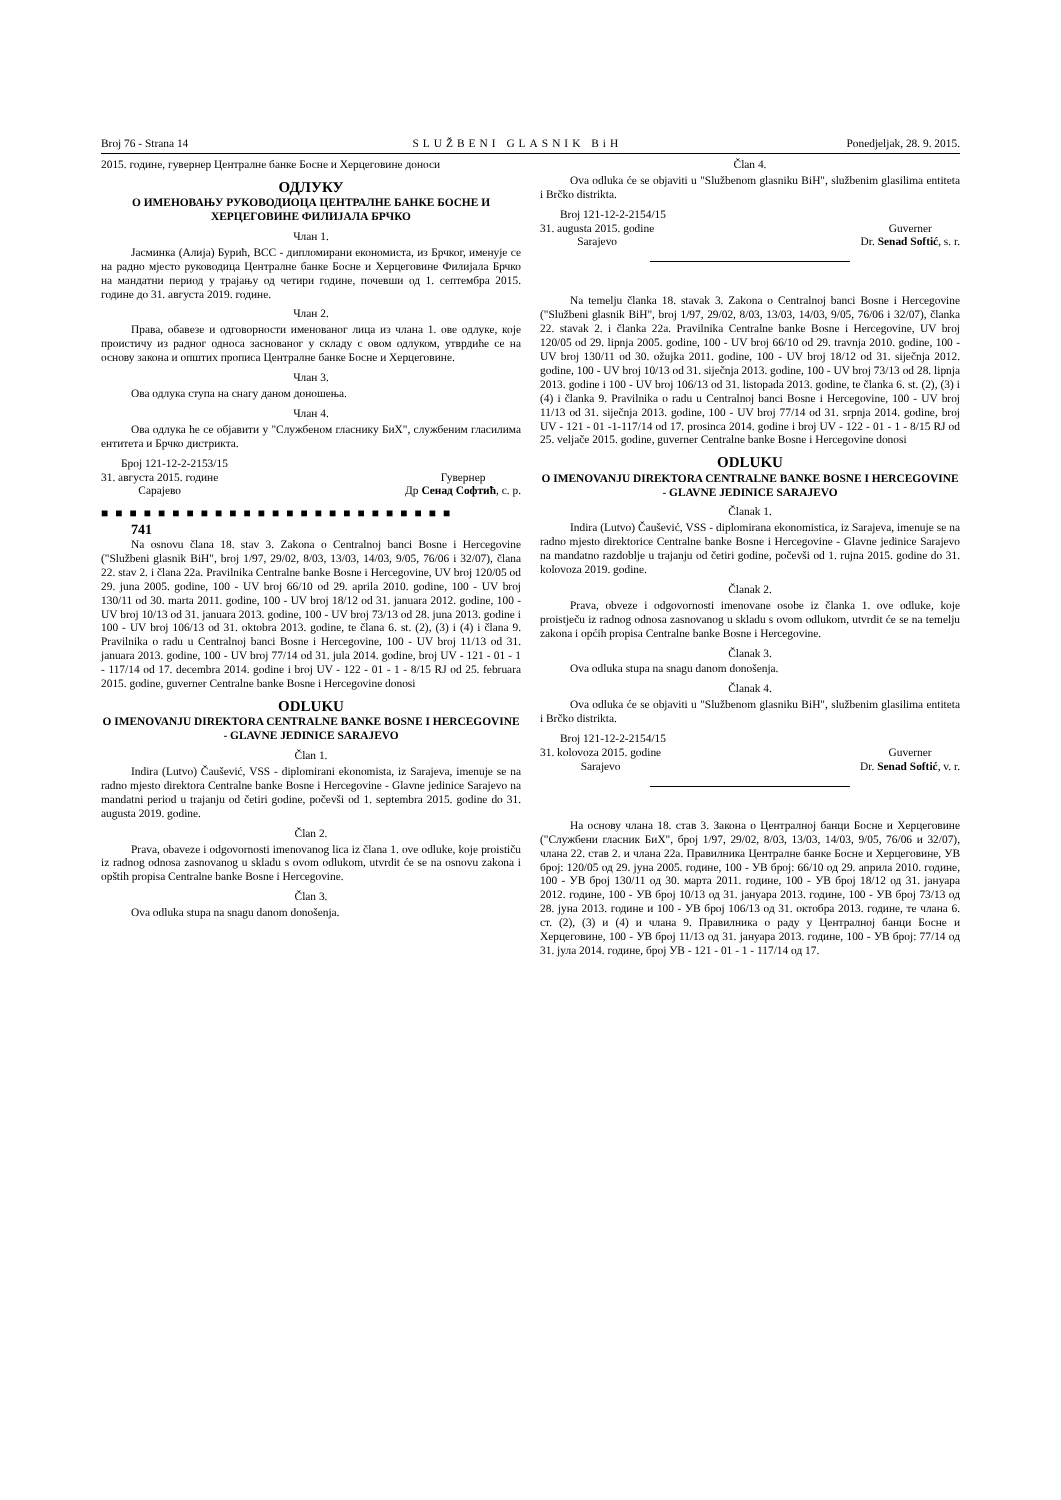Broj 76 - Strana 14 SLUŽBENI GLASNIK BiH Ponedjeljak, 28. 9. 2015.
2015. године, гувернер Централне банке Босне и Херцеговине доноси
ОДЛУКУ
О ИМЕНОВАЊУ РУКОВОДИОЦА ЦЕНТРАЛНЕ БАНКЕ БОСНЕ И ХЕРЦЕГОВИНЕ ФИЛИЈАЛА БРЧКО
Члан 1.
Јасминка (Алија) Бурић, ВСС - дипломирани економиста, из Брчког, именује се на радно мјесто руководица Централне банке Босне и Херцеговине Филијала Брчко на мандатни период у трајању од четири године, почевши од 1. септембра 2015. године до 31. августа 2019. године.
Члан 2.
Права, обавезе и одговорности именованог лица из члана 1. ове одлуке, које проистичу из радног односа заснованог у складу с овом одлуком, утврдиће се на основу закона и општих прописа Централне банке Босне и Херцеговине.
Члан 3.
Ова одлука ступа на снагу даном доношења.
Члан 4.
Ова одлука ће се објавити у "Службеном гласнику БиХ", службеним гласилима ентитета и Брчко дистрикта.
Број 121-12-2-2153/15
31. августа 2015. године
Сарајево
Гувернер
Др Сенад Софтић, с. р.
■ ■ ■ ■ ■ ■ ■ ■ ■ ■ ■ ■ ■ ■ ■ ■ ■ ■ ■ ■ ■ ■ ■ ■ ■
741
Na osnovu člana 18. stav 3. Zakona o Centralnoj banci Bosne i Hercegovine ("Službeni glasnik BiH", broj 1/97, 29/02, 8/03, 13/03, 14/03, 9/05, 76/06 i 32/07), člana 22. stav 2. i člana 22a. Pravilnika Centralne banke Bosne i Hercegovine, UV broj 120/05 od 29. juna 2005. godine, 100 - UV broj 66/10 od 29. aprila 2010. godine, 100 - UV broj 130/11 od 30. marta 2011. godine, 100 - UV broj 18/12 od 31. januara 2012. godine, 100 - UV broj 10/13 od 31. januara 2013. godine, 100 - UV broj 73/13 od 28. juna 2013. godine i 100 - UV broj 106/13 od 31. oktobra 2013. godine, te člana 6. st. (2), (3) i (4) i člana 9. Pravilnika o radu u Centralnoj banci Bosne i Hercegovine, 100 - UV broj 11/13 od 31. januara 2013. godine, 100 - UV broj 77/14 od 31. jula 2014. godine, broj UV - 121 - 01 - 1 - 117/14 od 17. decembra 2014. godine i broj UV - 122 - 01 - 1 - 8/15 RJ od 25. februara 2015. godine, guverner Centralne banke Bosne i Hercegovine donosi
ODLUKU
O IMENOVANJU DIREKTORA CENTRALNE BANKE BOSNE I HERCEGOVINE - GLAVNE JEDINICE SARAJEVO
Član 1.
Indira (Lutvo) Čaušević, VSS - diplomirani ekonomista, iz Sarajeva, imenuje se na radno mjesto direktora Centralne banke Bosne i Hercegovine - Glavne jedinice Sarajevo na mandatni period u trajanju od četiri godine, počevši od 1. septembra 2015. godine do 31. augusta 2019. godine.
Član 2.
Prava, obaveze i odgovornosti imenovanog lica iz člana 1. ove odluke, koje proističu iz radnog odnosa zasnovanog u skladu s ovom odlukom, utvrdit će se na osnovu zakona i opštih propisa Centralne banke Bosne i Hercegovine.
Član 3.
Ova odluka stupa na snagu danom donošenja.
Član 4.
Ova odluka će se objaviti u "Službenom glasniku BiH", službenim glasilima entiteta i Brčko distrikta.
Broj 121-12-2-2154/15
31. augusta 2015. godine
Sarajevo
Guverner
Dr. Senad Softić, s. r.
Na temelju članka 18. stavak 3. Zakona o Centralnoj banci Bosne i Hercegovine ("Službeni glasnik BiH", broj 1/97, 29/02, 8/03, 13/03, 14/03, 9/05, 76/06 i 32/07), članka 22. stavak 2. i članka 22a. Pravilnika Centralne banke Bosne i Hercegovine, UV broj 120/05 od 29. lipnja 2005. godine, 100 - UV broj 66/10 od 29. travnja 2010. godine, 100 - UV broj 130/11 od 30. ožujka 2011. godine, 100 - UV broj 18/12 od 31. siječnja 2012. godine, 100 - UV broj 10/13 od 31. siječnja 2013. godine, 100 - UV broj 73/13 od 28. lipnja 2013. godine i 100 - UV broj 106/13 od 31. listopada 2013. godine, te članka 6. st. (2), (3) i (4) i članka 9. Pravilnika o radu u Centralnoj banci Bosne i Hercegovine, 100 - UV broj 11/13 od 31. siječnja 2013. godine, 100 - UV broj 77/14 od 31. srpnja 2014. godine, broj UV - 121 - 01 -1-117/14 od 17. prosinca 2014. godine i broj UV - 122 - 01 - 1 - 8/15 RJ od 25. veljače 2015. godine, guverner Centralne banke Bosne i Hercegovine donosi
ODLUKU
O IMENOVANJU DIREKTORA CENTRALNE BANKE BOSNE I HERCEGOVINE - GLAVNE JEDINICE SARAJEVO
Članak 1.
Indira (Lutvo) Čaušević, VSS - diplomirana ekonomistica, iz Sarajeva, imenuje se na radno mjesto direktorice Centralne banke Bosne i Hercegovine - Glavne jedinice Sarajevo na mandatno razdoblje u trajanju od četiri godine, počevši od 1. rujna 2015. godine do 31. kolovoza 2019. godine.
Članak 2.
Prava, obveze i odgovornosti imenovane osobe iz članka 1. ove odluke, koje proistječu iz radnog odnosa zasnovanog u skladu s ovom odlukom, utvrdit će se na temelju zakona i općih propisa Centralne banke Bosne i Hercegovine.
Članak 3.
Ova odluka stupa na snagu danom donošenja.
Članak 4.
Ova odluka će se objaviti u "Službenom glasniku BiH", službenim glasilima entiteta i Brčko distrikta.
Broj 121-12-2-2154/15
31. kolovoza 2015. godine
Sarajevo
Guverner
Dr. Senad Softić, v. r.
На основу члана 18. став 3. Закона о Централној банци Босне и Херцеговине ("Службени гласник БиХ", број 1/97, 29/02, 8/03, 13/03, 14/03, 9/05, 76/06 и 32/07), члана 22. став 2. и члана 22а. Правилника Централне банке Босне и Херцеговине, УВ број: 120/05 од 29. јуна 2005. године, 100 - УВ број: 66/10 од 29. априла 2010. године, 100 - УВ број 130/11 од 30. марта 2011. године, 100 - УВ број 18/12 од 31. јануара 2012. године, 100 - УВ број 10/13 од 31. јануара 2013. године, 100 - УВ број 73/13 од 28. јуна 2013. године и 100 - УВ број 106/13 од 31. октобра 2013. године, те члана 6. ст. (2), (3) и (4) и члана 9. Правилника о раду у Централној банци Босне и Херцеговине, 100 - УВ број 11/13 од 31. јануара 2013. године, 100 - УВ број: 77/14 од 31. јула 2014. године, број УВ - 121 - 01 - 1 - 117/14 од 17.